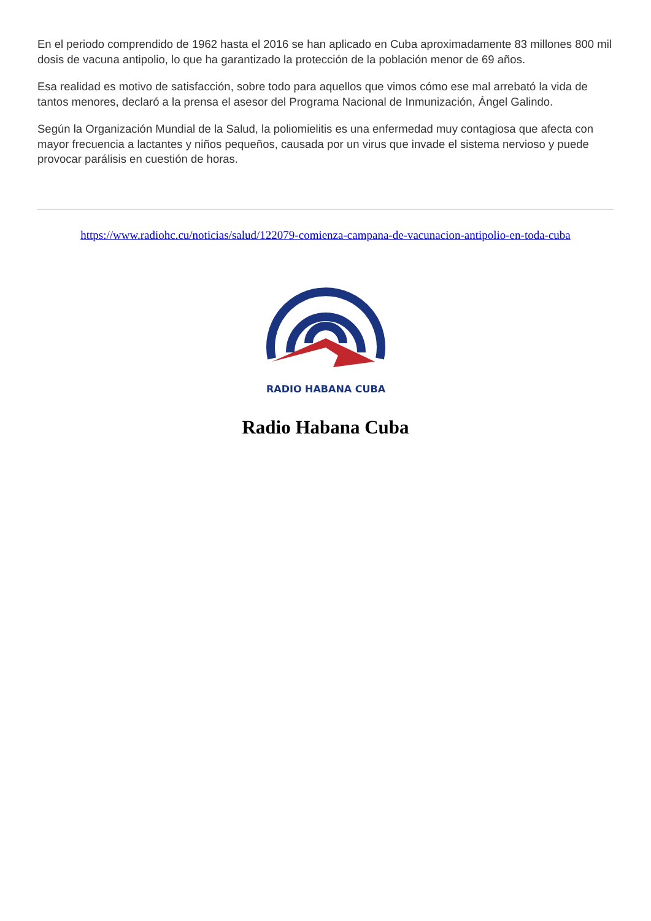En el periodo comprendido de 1962 hasta el 2016 se han aplicado en Cuba aproximadamente 83 millones 800 mil dosis de vacuna antipolio, lo que ha garantizado la protección de la población menor de 69 años.
Esa realidad es motivo de satisfacción, sobre todo para aquellos que vimos cómo ese mal arrebató la vida de tantos menores, declaró a la prensa el asesor del Programa Nacional de Inmunización, Ángel Galindo.
Según la Organización Mundial de la Salud, la poliomielitis es una enfermedad muy contagiosa que afecta con mayor frecuencia a lactantes y niños pequeños, causada por un virus que invade el sistema nervioso y puede provocar parálisis en cuestión de horas.
https://www.radiohc.cu/noticias/salud/122079-comienza-campana-de-vacunacion-antipolio-en-toda-cuba
RADIO HABANA CUBA
Radio Habana Cuba